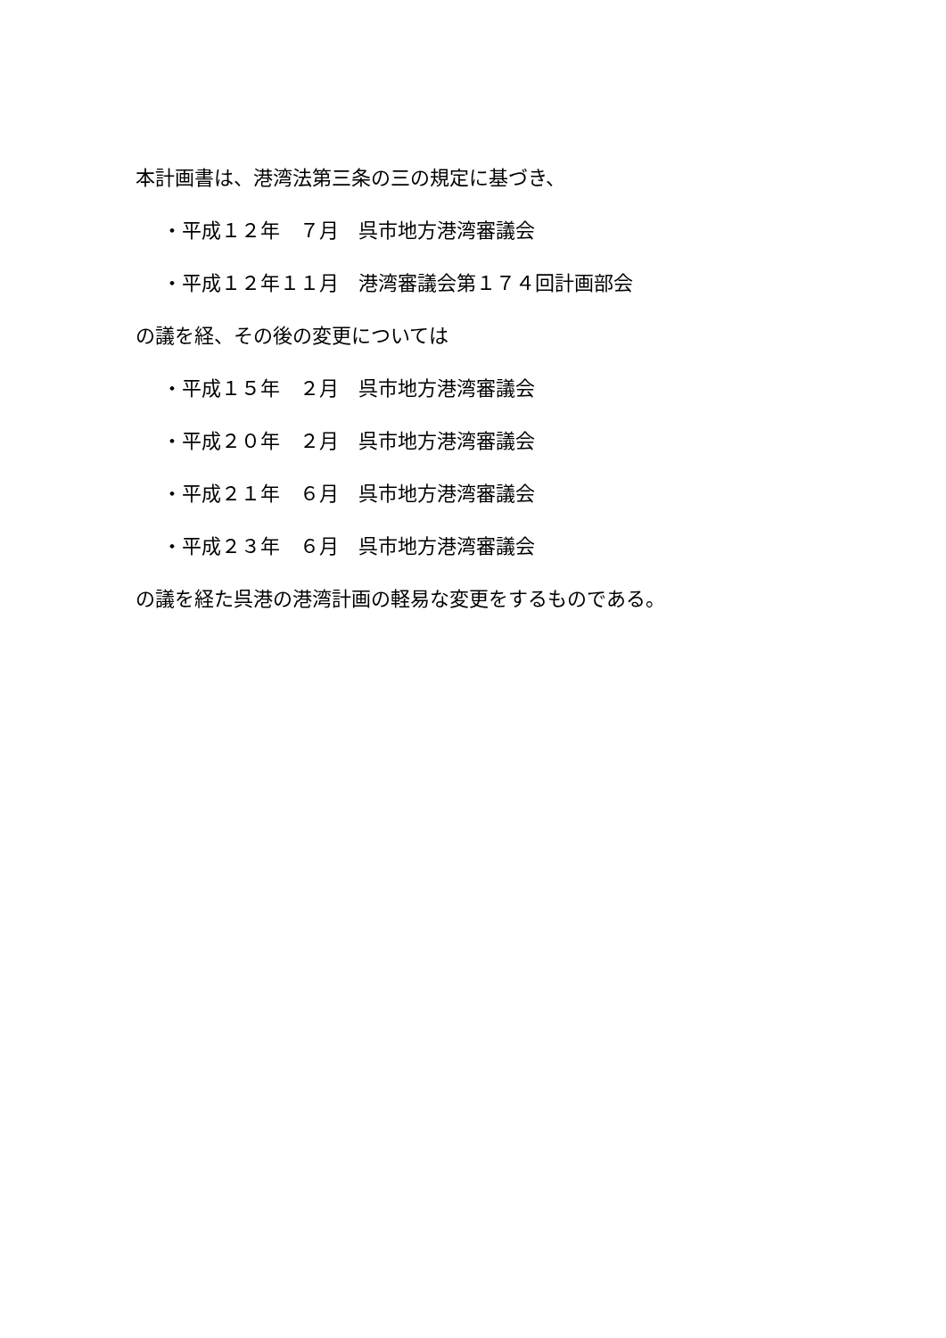本計画書は、港湾法第三条の三の規定に基づき、
・平成１２年　７月　呉市地方港湾審議会
・平成１２年１１月　港湾審議会第１７４回計画部会
の議を経、その後の変更については
・平成１５年　２月　呉市地方港湾審議会
・平成２０年　２月　呉市地方港湾審議会
・平成２１年　６月　呉市地方港湾審議会
・平成２３年　６月　呉市地方港湾審議会
の議を経た呉港の港湾計画の軽易な変更をするものである。